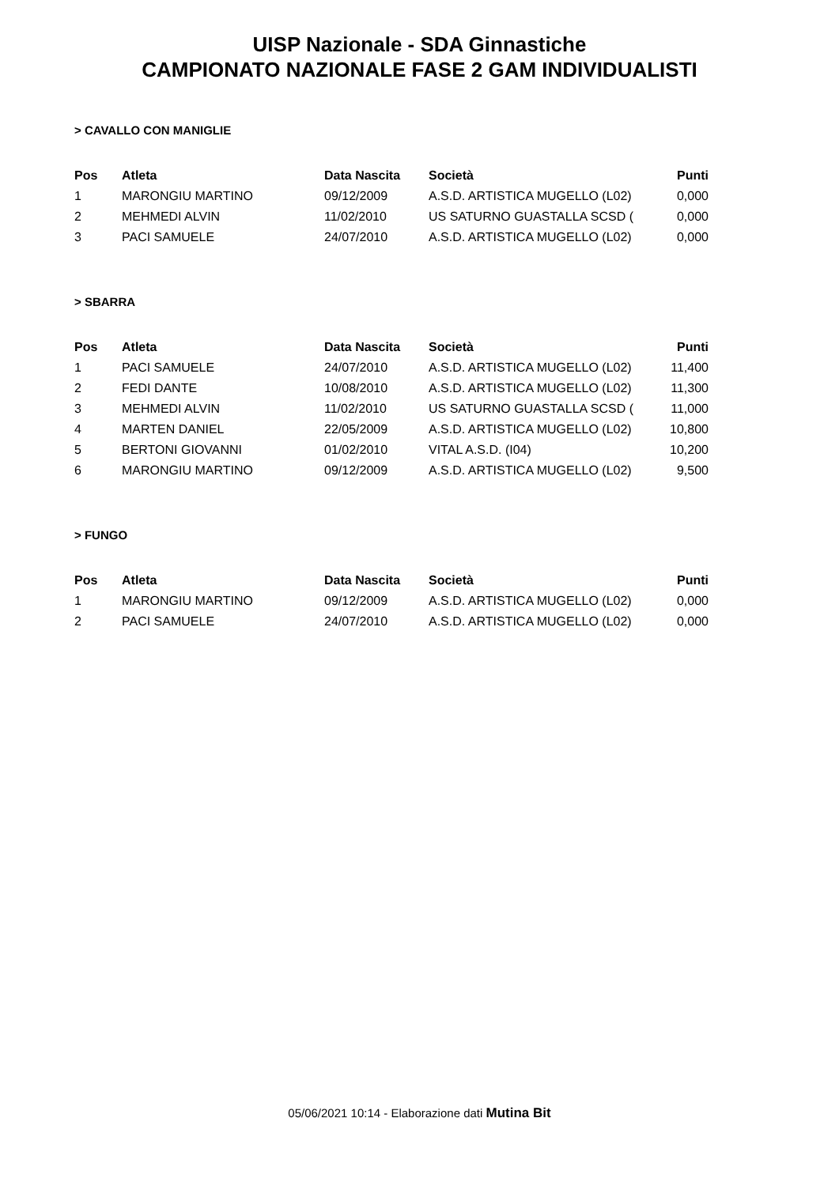UISP Nazionale - SDA Ginnastiche
CAMPIONATO NAZIONALE FASE 2 GAM INDIVIDUALISTI
> CAVALLO CON MANIGLIE
| Pos | Atleta | Data Nascita | Società | Punti |
| --- | --- | --- | --- | --- |
| 1 | MARONGIU MARTINO | 09/12/2009 | A.S.D. ARTISTICA MUGELLO (L02) | 0,000 |
| 2 | MEHMEDI ALVIN | 11/02/2010 | US SATURNO GUASTALLA SCSD ( | 0,000 |
| 3 | PACI SAMUELE | 24/07/2010 | A.S.D. ARTISTICA MUGELLO (L02) | 0,000 |
> SBARRA
| Pos | Atleta | Data Nascita | Società | Punti |
| --- | --- | --- | --- | --- |
| 1 | PACI SAMUELE | 24/07/2010 | A.S.D. ARTISTICA MUGELLO (L02) | 11,400 |
| 2 | FEDI DANTE | 10/08/2010 | A.S.D. ARTISTICA MUGELLO (L02) | 11,300 |
| 3 | MEHMEDI ALVIN | 11/02/2010 | US SATURNO GUASTALLA SCSD ( | 11,000 |
| 4 | MARTEN DANIEL | 22/05/2009 | A.S.D. ARTISTICA MUGELLO (L02) | 10,800 |
| 5 | BERTONI GIOVANNI | 01/02/2010 | VITAL A.S.D. (I04) | 10,200 |
| 6 | MARONGIU MARTINO | 09/12/2009 | A.S.D. ARTISTICA MUGELLO (L02) | 9,500 |
> FUNGO
| Pos | Atleta | Data Nascita | Società | Punti |
| --- | --- | --- | --- | --- |
| 1 | MARONGIU MARTINO | 09/12/2009 | A.S.D. ARTISTICA MUGELLO (L02) | 0,000 |
| 2 | PACI SAMUELE | 24/07/2010 | A.S.D. ARTISTICA MUGELLO (L02) | 0,000 |
05/06/2021 10:14 - Elaborazione dati Mutina Bit